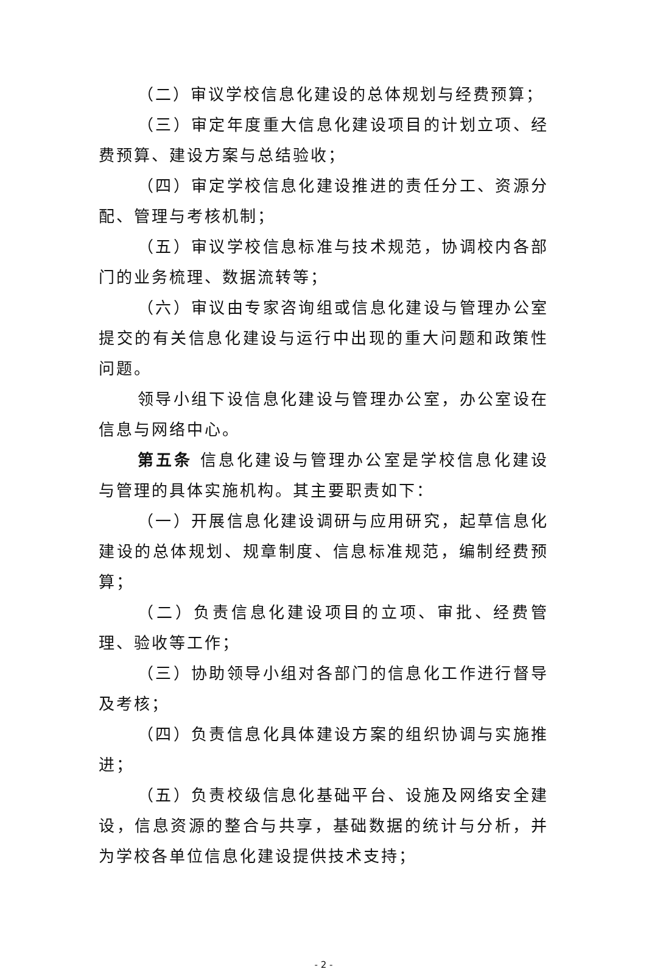（二）审议学校信息化建设的总体规划与经费预算；
（三）审定年度重大信息化建设项目的计划立项、经费预算、建设方案与总结验收；
（四）审定学校信息化建设推进的责任分工、资源分配、管理与考核机制；
（五）审议学校信息标准与技术规范，协调校内各部门的业务梳理、数据流转等；
（六）审议由专家咨询组或信息化建设与管理办公室提交的有关信息化建设与运行中出现的重大问题和政策性问题。
领导小组下设信息化建设与管理办公室，办公室设在信息与网络中心。
第五条 信息化建设与管理办公室是学校信息化建设与管理的具体实施机构。其主要职责如下：
（一）开展信息化建设调研与应用研究，起草信息化建设的总体规划、规章制度、信息标准规范，编制经费预算；
（二）负责信息化建设项目的立项、审批、经费管理、验收等工作；
（三）协助领导小组对各部门的信息化工作进行督导及考核；
（四）负责信息化具体建设方案的组织协调与实施推进；
（五）负责校级信息化基础平台、设施及网络安全建设，信息资源的整合与共享，基础数据的统计与分析，并为学校各单位信息化建设提供技术支持；
- 2 -